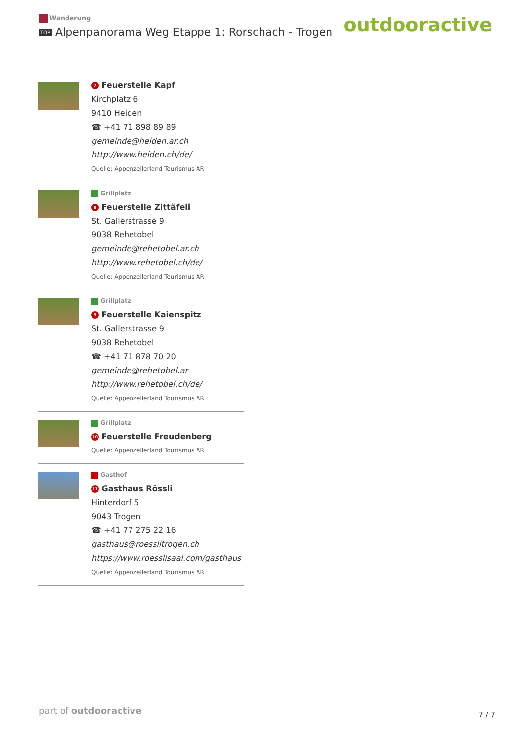Wanderung
TOP Alpenpanorama Weg Etappe 1: Rorschach - Trogen
outdooractive
7 Feuerstelle Kapf
Kirchplatz 6
9410 Heiden
☎ +41 71 898 89 89
gemeinde@heiden.ar.ch
http://www.heiden.ch/de/
Quelle: Appenzellerland Tourismus AR
Grillplatz
8 Feuerstelle Zittäfeli
St. Gallerstrasse 9
9038 Rehetobel
gemeinde@rehetobel.ar.ch
http://www.rehetobel.ch/de/
Quelle: Appenzellerland Tourismus AR
Grillplatz
9 Feuerstelle Kaienspitz
St. Gallerstrasse 9
9038 Rehetobel
☎ +41 71 878 70 20
gemeinde@rehetobel.ar
http://www.rehetobel.ch/de/
Quelle: Appenzellerland Tourismus AR
Grillplatz
10 Feuerstelle Freudenberg
Quelle: Appenzellerland Tourismus AR
Gasthof
11 Gasthaus Rössli
Hinterdorf 5
9043 Trogen
☎ +41 77 275 22 16
gasthaus@roesslitrogen.ch
https://www.roesslisaal.com/gasthaus
Quelle: Appenzellerland Tourismus AR
part of outdooractive 7 / 7